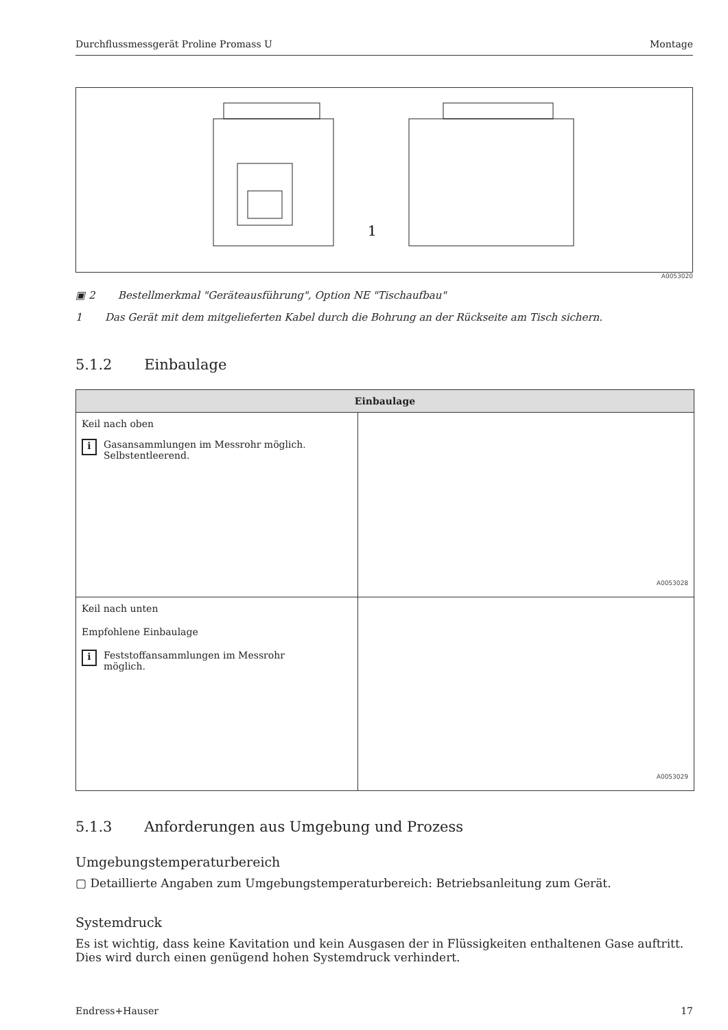Durchflussmessgerät Proline Promass U Montage
1
A0053020
▣ 2 Bestellmerkmal "Geräteausführung", Option NE "Tischaufbau"
1 Das Gerät mit dem mitgelieferten Kabel durch die Bohrung an der Rückseite am Tisch sichern.
5.1.2 Einbaulage
| Einbaulage | |
| --- | --- |
| Keil nach oben i Gasansammlungen im Messrohr möglich. Selbstentleerend. | A0053028 |
| Keil nach unten Empfohlene Einbaulage i Feststoffansammlungen im Messrohr möglich. | A0053029 |
5.1.3 Anforderungen aus Umgebung und Prozess
Umgebungstemperaturbereich
▢ Detaillierte Angaben zum Umgebungstemperaturbereich: Betriebsanleitung zum Gerät.
Systemdruck
Es ist wichtig, dass keine Kavitation und kein Ausgasen der in Flüssigkeiten enthaltenen Gase auftritt. Dies wird durch einen genügend hohen Systemdruck verhindert.
Endress+Hauser 17